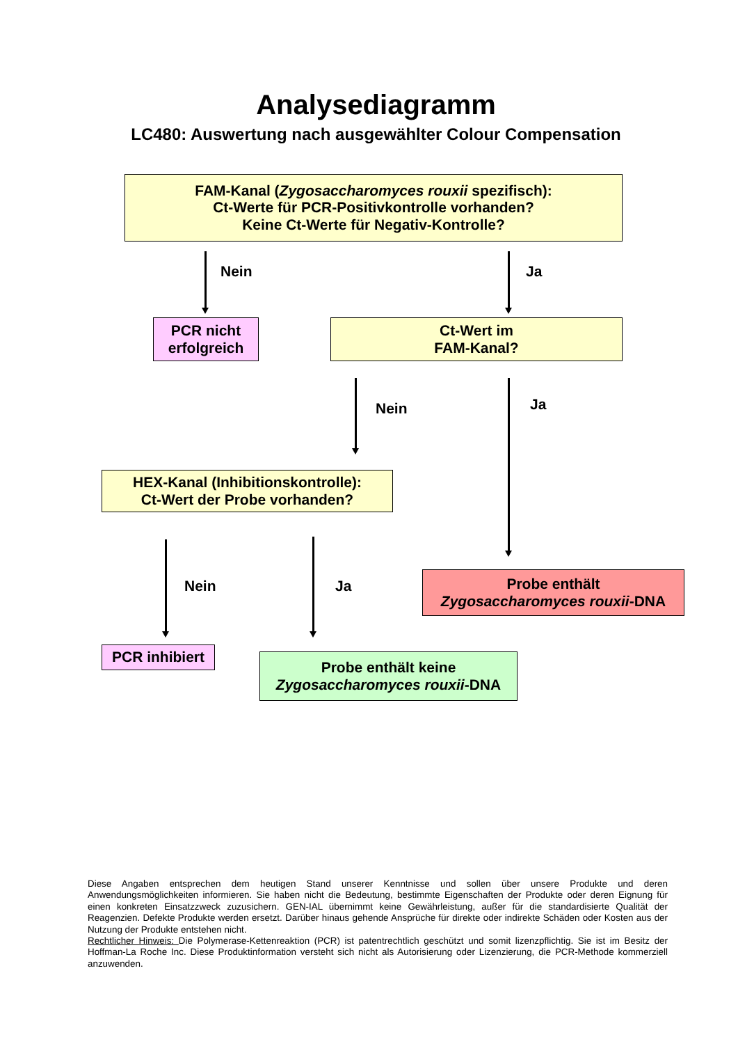Analysediagramm
LC480: Auswertung nach ausgewählter Colour Compensation
FAM-Kanal (Zygosaccharomyces rouxii spezifisch):
Ct-Werte für PCR-Positivkontrolle vorhanden?
Keine Ct-Werte für Negativ-Kontrolle?
Nein Ja
PCR nicht
erfolgreich
Ct-Wert im
FAM-Kanal?
Nein Ja
HEX-Kanal (Inhibitionskontrolle):
Ct-Wert der Probe vorhanden?
Nein Ja
Probe enthält
Zygosaccharomyces rouxii-DNA
PCR inhibiert
Probe enthält keine
Zygosaccharomyces rouxii-DNA
Diese Angaben entsprechen dem heutigen Stand unserer Kenntnisse und sollen über unsere Produkte und deren Anwendungsmöglichkeiten informieren. Sie haben nicht die Bedeutung, bestimmte Eigenschaften der Produkte oder deren Eignung für einen konkreten Einsatzzweck zuzusichern. GEN-IAL übernimmt keine Gewährleistung, außer für die standardisierte Qualität der Reagenzien. Defekte Produkte werden ersetzt. Darüber hinaus gehende Ansprüche für direkte oder indirekte Schäden oder Kosten aus der Nutzung der Produkte entstehen nicht.
Rechtlicher Hinweis: Die Polymerase-Kettenreaktion (PCR) ist patentrechtlich geschützt und somit lizenzpflichtig. Sie ist im Besitz der Hoffman-La Roche Inc. Diese Produktinformation versteht sich nicht als Autorisierung oder Lizenzierung, die PCR-Methode kommerziell anzuwenden.